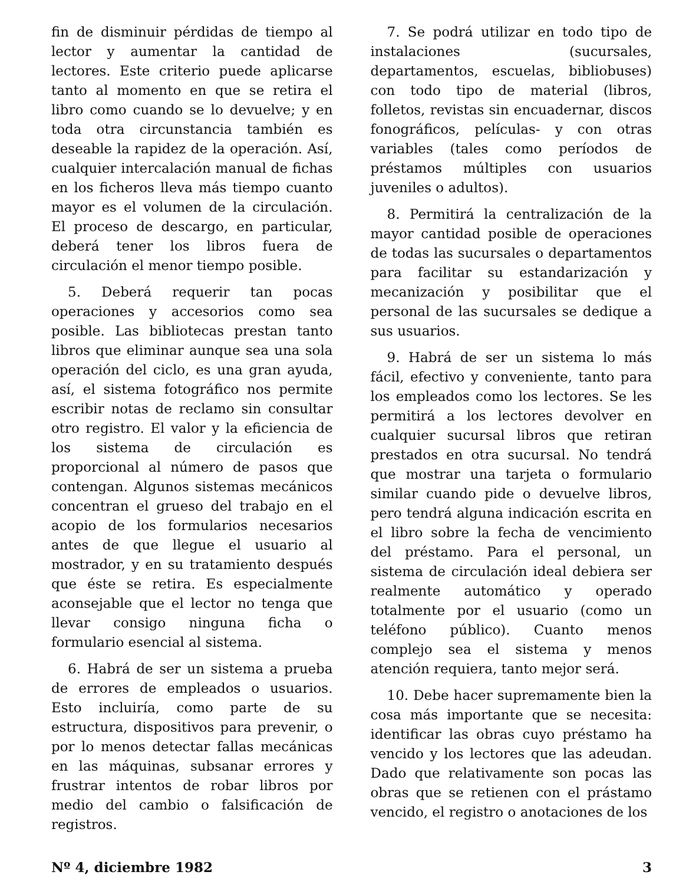fin de disminuir pérdidas de tiempo al lector y aumentar la cantidad de lectores. Este criterio puede aplicarse tanto al momento en que se retira el libro como cuando se lo devuelve; y en toda otra circunstancia también es deseable la rapidez de la operación. Así, cualquier intercalación manual de fichas en los ficheros lleva más tiempo cuanto mayor es el volumen de la circulación. El proceso de descargo, en particular, deberá tener los libros fuera de circulación el menor tiempo posible.
5. Deberá requerir tan pocas operaciones y accesorios como sea posible. Las bibliotecas prestan tanto libros que eliminar aunque sea una sola operación del ciclo, es una gran ayuda, así, el sistema fotográfico nos permite escribir notas de reclamo sin consultar otro registro. El valor y la eficiencia de los sistema de circulación es proporcional al número de pasos que contengan. Algunos sistemas mecánicos concentran el grueso del trabajo en el acopio de los formularios necesarios antes de que llegue el usuario al mostrador, y en su tratamiento después que éste se retira. Es especialmente aconsejable que el lector no tenga que llevar consigo ninguna ficha o formulario esencial al sistema.
6. Habrá de ser un sistema a prueba de errores de empleados o usuarios. Esto incluiría, como parte de su estructura, dispositivos para prevenir, o por lo menos detectar fallas mecánicas en las máquinas, subsanar errores y frustrar intentos de robar libros por medio del cambio o falsificación de registros.
7. Se podrá utilizar en todo tipo de instalaciones (sucursales, departamentos, escuelas, bibliobuses) con todo tipo de material (libros, folletos, revistas sin encuadernar, discos fonográficos, películas- y con otras variables (tales como períodos de préstamos múltiples con usuarios juveniles o adultos).
8. Permitirá la centralización de la mayor cantidad posible de operaciones de todas las sucursales o departamentos para facilitar su estandarización y mecanización y posibilitar que el personal de las sucursales se dedique a sus usuarios.
9. Habrá de ser un sistema lo más fácil, efectivo y conveniente, tanto para los empleados como los lectores. Se les permitirá a los lectores devolver en cualquier sucursal libros que retiran prestados en otra sucursal. No tendrá que mostrar una tarjeta o formulario similar cuando pide o devuelve libros, pero tendrá alguna indicación escrita en el libro sobre la fecha de vencimiento del préstamo. Para el personal, un sistema de circulación ideal debiera ser realmente automático y operado totalmente por el usuario (como un teléfono público). Cuanto menos complejo sea el sistema y menos atención requiera, tanto mejor será.
10. Debe hacer supremamente bien la cosa más importante que se necesita: identificar las obras cuyo préstamo ha vencido y los lectores que las adeudan. Dado que relativamente son pocas las obras que se retienen con el prástamo vencido, el registro o anotaciones de los
Nº 4, diciembre 1982 3